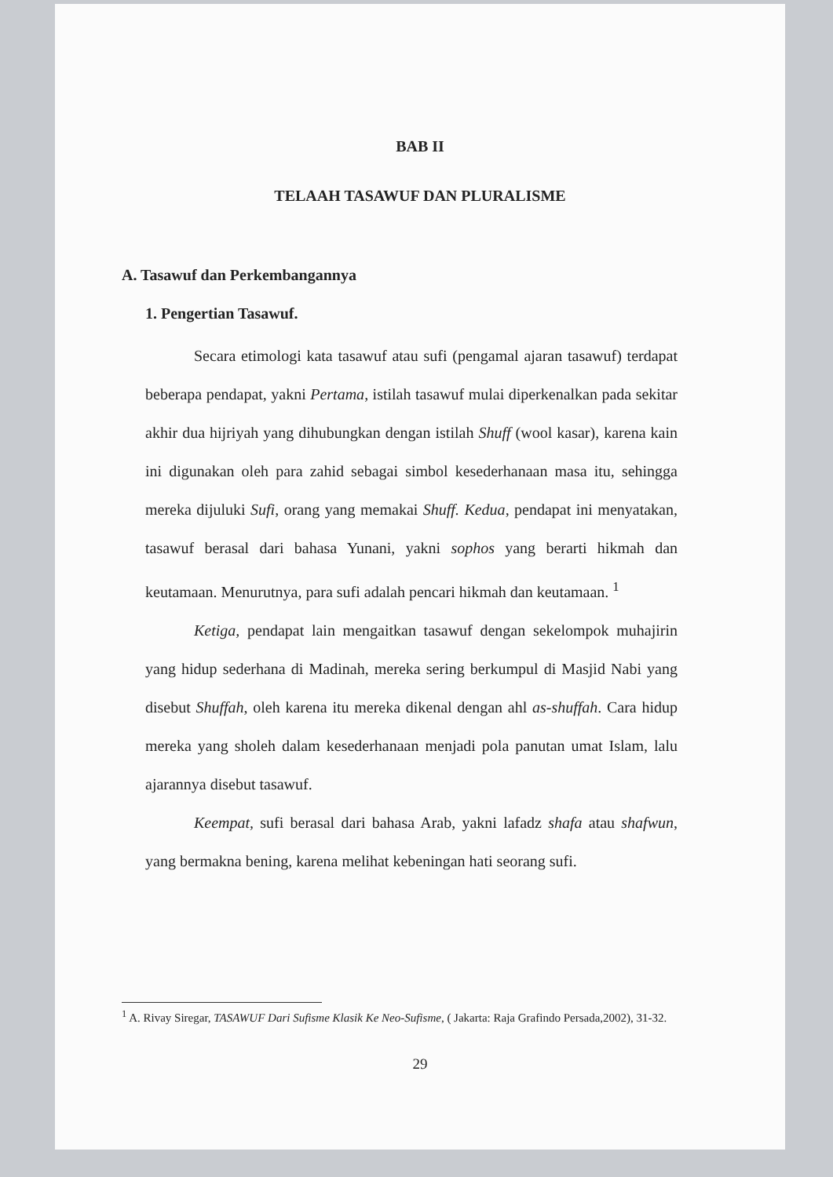BAB II
TELAAH TASAWUF DAN PLURALISME
A. Tasawuf dan Perkembangannya
1. Pengertian Tasawuf.
Secara etimologi kata tasawuf atau sufi (pengamal ajaran tasawuf) terdapat beberapa pendapat, yakni Pertama, istilah tasawuf mulai diperkenalkan pada sekitar akhir dua hijriyah yang dihubungkan dengan istilah Shuff (wool kasar), karena kain ini digunakan oleh para zahid sebagai simbol kesederhanaan masa itu, sehingga mereka dijuluki Sufi, orang yang memakai Shuff. Kedua, pendapat ini menyatakan, tasawuf berasal dari bahasa Yunani, yakni sophos yang berarti hikmah dan keutamaan. Menurutnya, para sufi adalah pencari hikmah dan keutamaan. <sup>1</sup>
Ketiga, pendapat lain mengaitkan tasawuf dengan sekelompok muhajirin yang hidup sederhana di Madinah, mereka sering berkumpul di Masjid Nabi yang disebut Shuffah, oleh karena itu mereka dikenal dengan ahl as-shuffah. Cara hidup mereka yang sholeh dalam kesederhanaan menjadi pola panutan umat Islam, lalu ajarannya disebut tasawuf.
Keempat, sufi berasal dari bahasa Arab, yakni lafadz shafa atau shafwun, yang bermakna bening, karena melihat kebeningan hati seorang sufi.
<sup>1</sup> A. Rivay Siregar, TASAWUF Dari Sufisme Klasik Ke Neo-Sufisme, ( Jakarta: Raja Grafindo Persada,2002), 31-32.
29